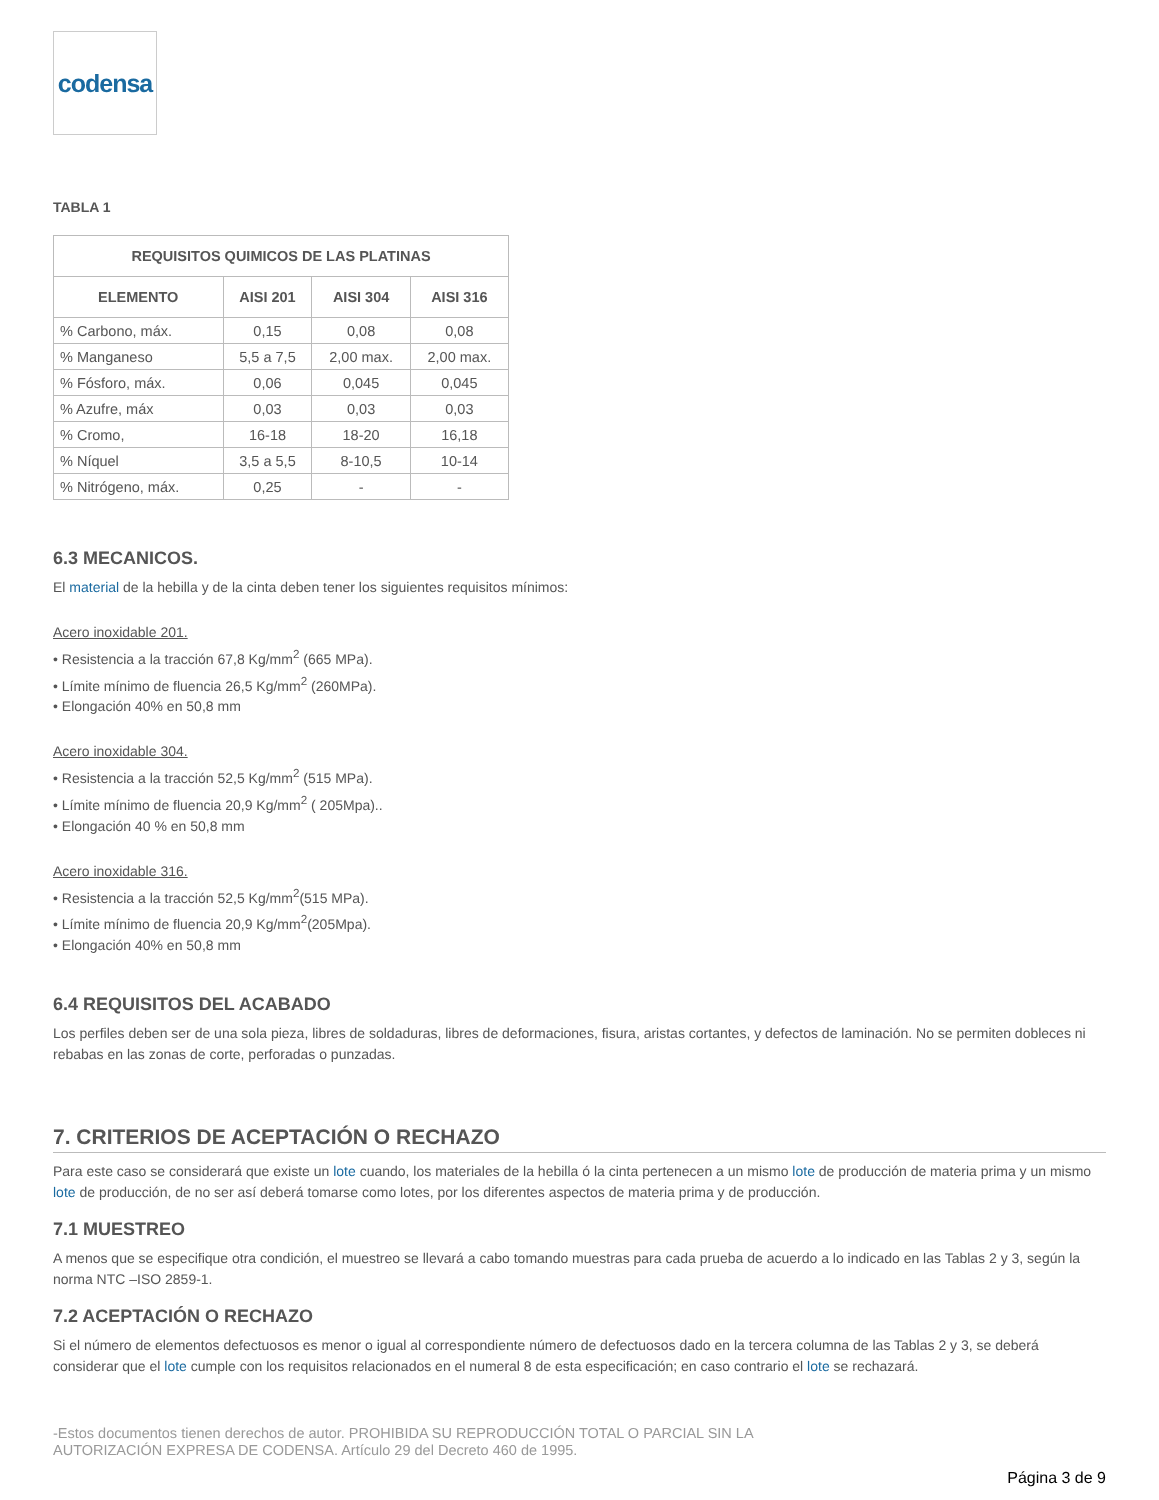codensa
TABLA 1
| REQUISITOS QUIMICOS DE LAS PLATINAS | | | |
| --- | --- | --- | --- |
| ELEMENTO | AISI 201 | AISI 304 | AISI 316 |
| % Carbono, máx. | 0,15 | 0,08 | 0,08 |
| % Manganeso | 5,5 a 7,5 | 2,00 max. | 2,00 max. |
| % Fósforo, máx. | 0,06 | 0,045 | 0,045 |
| % Azufre, máx | 0,03 | 0,03 | 0,03 |
| % Cromo, | 16-18 | 18-20 | 16,18 |
| % Níquel | 3,5 a 5,5 | 8-10,5 | 10-14 |
| % Nitrógeno, máx. | 0,25 | - | - |
6.3 MECANICOS.
El material de la hebilla y de la cinta deben tener los siguientes requisitos mínimos:
Acero inoxidable 201.
• Resistencia a la tracción 67,8 Kg/mm<sup>2</sup> (665 MPa).
• Límite mínimo de fluencia 26,5 Kg/mm<sup>2</sup> (260MPa).
• Elongación 40% en 50,8 mm
Acero inoxidable 304.
• Resistencia a la tracción 52,5 Kg/mm<sup>2</sup> (515 MPa).
• Límite mínimo de fluencia 20,9 Kg/mm<sup>2</sup> ( 205Mpa)..
• Elongación 40 % en 50,8 mm
Acero inoxidable 316.
• Resistencia a la tracción 52,5 Kg/mm<sup>2</sup>(515 MPa).
• Límite mínimo de fluencia 20,9 Kg/mm<sup>2</sup>(205Mpa).
• Elongación 40% en 50,8 mm
6.4 REQUISITOS DEL ACABADO
Los perfiles deben ser de una sola pieza, libres de soldaduras, libres de deformaciones, fisura, aristas cortantes, y defectos de laminación. No se permiten dobleces ni rebabas en las zonas de corte, perforadas o punzadas.
7. CRITERIOS DE ACEPTACIÓN O RECHAZO
Para este caso se considerará que existe un lote cuando, los materiales de la hebilla ó la cinta pertenecen a un mismo lote de producción de materia prima y un mismo lote de producción, de no ser así deberá tomarse como lotes, por los diferentes aspectos de materia prima y de producción.
7.1 MUESTREO
A menos que se especifique otra condición, el muestreo se llevará a cabo tomando muestras para cada prueba de acuerdo a lo indicado en las Tablas 2 y 3, según la norma NTC –ISO 2859-1.
7.2 ACEPTACIÓN O RECHAZO
Si el número de elementos defectuosos es menor o igual al correspondiente número de defectuosos dado en la tercera columna de las Tablas 2 y 3, se deberá considerar que el lote cumple con los requisitos relacionados en el numeral 8 de esta especificación; en caso contrario el lote se rechazará.
-Estos documentos tienen derechos de autor. PROHIBIDA SU REPRODUCCIÓN TOTAL O PARCIAL SIN LA
AUTORIZACIÓN EXPRESA DE CODENSA. Artículo 29 del Decreto 460 de 1995.
Página 3 de 9